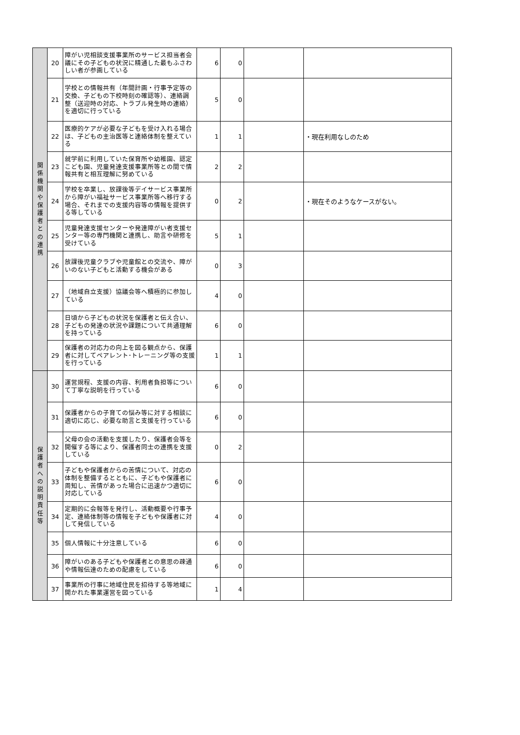| 関 係 機 関 や 保 護 者 と の 連 携 | 20 | 障がい児相談支援事業所のサービス担当者会議にその子どもの状況に精通した最もふさわしい者が参画している | 6 | 0 | | |
| | 21 | 学校との情報共有（年間計画・行事予定等の交換、子どもの下校時刻の確認等）、連絡調整（送迎時の対応、トラブル発生時の連絡）を適切に行っている | 5 | 0 | | |
| | 22 | 医療的ケアが必要な子どもを受け入れる場合は、子どもの主治医等と連絡体制を整えている | 1 | 1 | | ・現在利用なしのため |
| | 23 | 就学前に利用していた保育所や幼稚園、認定こども園、児童発達支援事業所等との間で情報共有と相互理解に努めている | 2 | 2 | | |
| | 24 | 学校を卒業し、放課後等デイサービス事業所から障がい福祉サービス事業所等へ移行する場合、それまでの支援内容等の情報を提供する等している | 0 | 2 | | ・現在そのようなケースがない。 |
| | 25 | 児童発達支援センターや発達障がい者支援センター等の専門機関と連携し、助言や研修を受けている | 5 | 1 | | |
| | 26 | 放課後児童クラブや児童館との交流や、障がいのない子どもと活動する機会がある | 0 | 3 | | |
| | 27 | （地域自立支援）協議会等へ積極的に参加している | 4 | 0 | | |
| | 28 | 日頃から子どもの状況を保護者と伝え合い、子どもの発達の状況や課題について共通理解を持っている | 6 | 0 | | |
| | 29 | 保護者の対応力の向上を図る観点から、保護者に対してペアレント･トレーニング等の支援を行っている | 1 | 1 | | |
| 保 護 者 へ の 説 明 責 任 等 | 30 | 運営規程、支援の内容、利用者負担等について丁寧な説明を行っている | 6 | 0 | | |
| | 31 | 保護者からの子育ての悩み等に対する相談に適切に応じ、必要な助言と支援を行っている | 6 | 0 | | |
| | 32 | 父母の会の活動を支援したり、保護者会等を開催する等により、保護者同士の連携を支援している | 0 | 2 | | |
| | 33 | 子どもや保護者からの苦情について、対応の体制を整備するとともに、子どもや保護者に周知し、苦情があった場合に迅速かつ適切に対応している | 6 | 0 | | |
| | 34 | 定期的に会報等を発行し、活動概要や行事予定、連絡体制等の情報を子どもや保護者に対して発信している | 4 | 0 | | |
| | 35 | 個人情報に十分注意している | 6 | 0 | | |
| | 36 | 障がいのある子どもや保護者との意思の疎通や情報伝達のための配慮をしている | 6 | 0 | | |
| | 37 | 事業所の行事に地域住民を招待する等地域に開かれた事業運営を図っている | 1 | 4 | | |